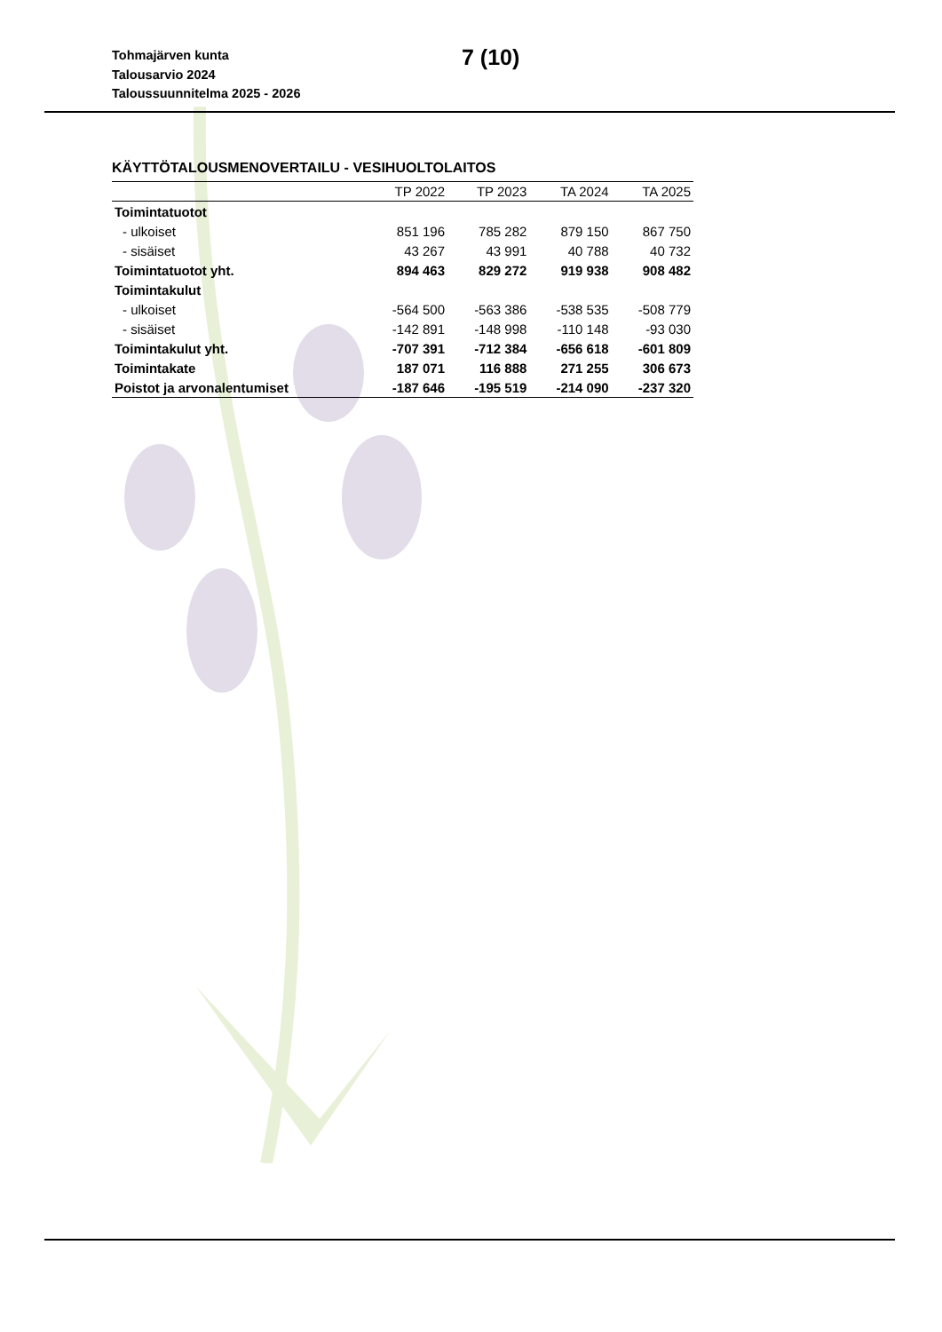Tohmajärven kunta
Talousarvio 2024
Taloussuunnitelma 2025 - 2026
7 (10)
KÄYTTÖTALOUSMENOVERTAILU - VESIHUOLTOLAITOS
| | TP 2022 | TP 2023 | TA 2024 | TA 2025 |
| --- | --- | --- | --- | --- |
| Toimintatuotot | | | | |
| - ulkoiset | 851 196 | 785 282 | 879 150 | 867 750 |
| - sisäiset | 43 267 | 43 991 | 40 788 | 40 732 |
| Toimintatuotot yht. | 894 463 | 829 272 | 919 938 | 908 482 |
| Toimintakulut | | | | |
| - ulkoiset | -564 500 | -563 386 | -538 535 | -508 779 |
| - sisäiset | -142 891 | -148 998 | -110 148 | -93 030 |
| Toimintakulut yht. | -707 391 | -712 384 | -656 618 | -601 809 |
| Toimintakate | 187 071 | 116 888 | 271 255 | 306 673 |
| Poistot ja arvonalentumiset | -187 646 | -195 519 | -214 090 | -237 320 |